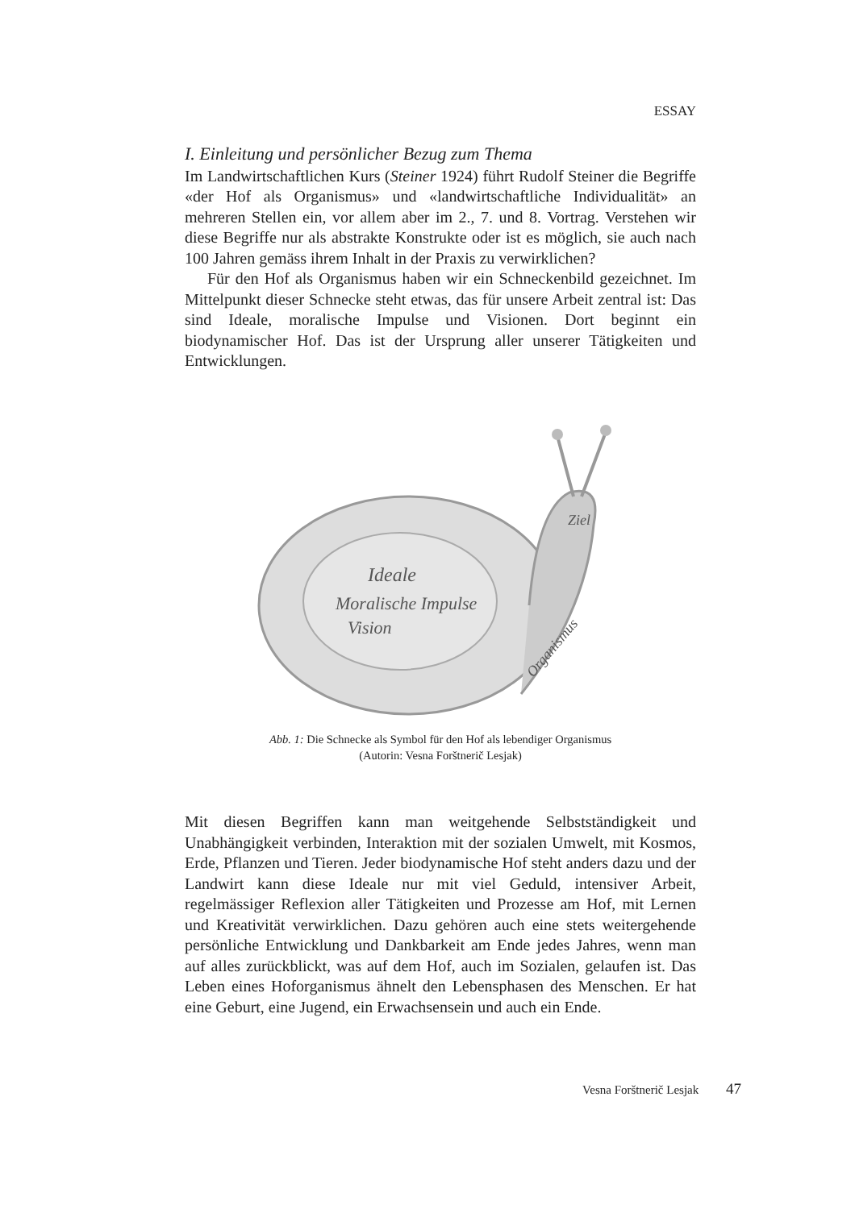ESSAY
I. Einleitung und persönlicher Bezug zum Thema
Im Landwirtschaftlichen Kurs (Steiner 1924) führt Rudolf Steiner die Begriffe «der Hof als Organismus» und «landwirtschaftliche Individualität» an mehreren Stellen ein, vor allem aber im 2., 7. und 8. Vortrag. Verstehen wir diese Begriffe nur als abstrakte Konstrukte oder ist es möglich, sie auch nach 100 Jahren gemäss ihrem Inhalt in der Praxis zu verwirklichen?
Für den Hof als Organismus haben wir ein Schneckenbild gezeichnet. Im Mittelpunkt dieser Schnecke steht etwas, das für unsere Arbeit zentral ist: Das sind Ideale, moralische Impulse und Visionen. Dort beginnt ein biodynamischer Hof. Das ist der Ursprung aller unserer Tätigkeiten und Entwicklungen.
Ideale
Moralische Impulse
Vision
Ziel
Organismus
Abb. 1: Die Schnecke als Symbol für den Hof als lebendiger Organismus
(Autorin: Vesna Forštnerič Lesjak)
Mit diesen Begriffen kann man weitgehende Selbstständigkeit und Unabhängigkeit verbinden, Interaktion mit der sozialen Umwelt, mit Kosmos, Erde, Pflanzen und Tieren. Jeder biodynamische Hof steht anders dazu und der Landwirt kann diese Ideale nur mit viel Geduld, intensiver Arbeit, regelmässiger Reflexion aller Tätigkeiten und Prozesse am Hof, mit Lernen und Kreativität verwirklichen. Dazu gehören auch eine stets weitergehende persönliche Entwicklung und Dankbarkeit am Ende jedes Jahres, wenn man auf alles zurückblickt, was auf dem Hof, auch im Sozialen, gelaufen ist. Das Leben eines Hoforganismus ähnelt den Lebensphasen des Menschen. Er hat eine Geburt, eine Jugend, ein Erwachsensein und auch ein Ende.
Vesna Forštnerič Lesjak 47